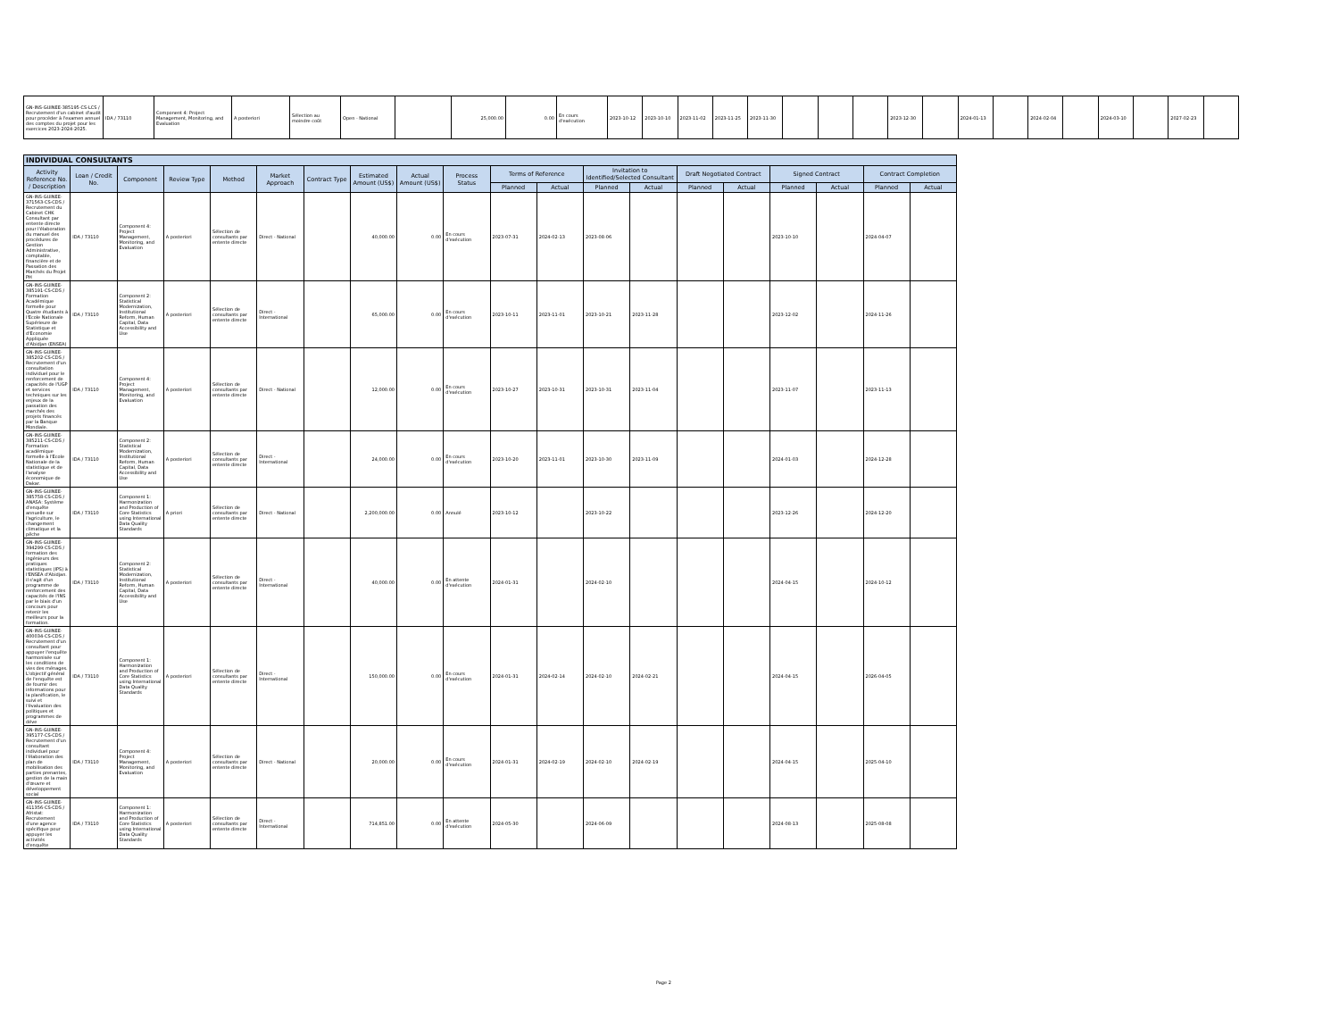| GN-INS-GUINEE-385195-CS-LCS / Recrutement d'un cabinet d'audit pour procéder à l'examen annuel des comptes du projet pour les exercices 2023-2024-2025. | IDA / 73110 | Component 4: Project Management, Monitoring, and Evaluation | A posteriori | Sélection au moindre coût | Open - National | | 25,000.00 | 0.00 | En cours d'exécution | 2023-10-12 | 2023-10-10 | 2023-11-02 | 2023-11-25 | 2023-11-30 | | | | 2023-12-30 | | 2024-01-13 | | 2024-02-04 | | 2024-03-10 | | 2027-02-23 | |
| INDIVIDUAL CONSULTANTS | | | | | | | | | | | | | | | | | | | |
| Activity Reference No. / Description | Loan / Credit No. | Component | Review Type | Method | Market Approach | Contract Type | Estimated Amount (US$) | Actual Amount (US$) | Process Status | Terms of Reference | | Invitation to Identified/Selected Consultant | | Draft Negotiated Contract | | Signed Contract | | Contract Completion | |
| | | | | | | | | | | Planned | Actual | Planned | Actual | Planned | Actual | Planned | Actual | Planned | Actual |
| GN-INS-GUINEE-371563-CS-CDS / Recrutement du Cabinet CHK Consultant par entente directe pour l'élaboration du manuel des procédures de Gestion Administrative, comptable, financière et de Passation des Marchés du Projet PH | IDA / 73110 | Component 4: Project Management, Monitoring, and Evaluation | A posteriori | Sélection de consultants par entente directe | Direct - National | | 40,000.00 | 0.00 | En cours d'exécution | 2023-07-31 | 2024-02-13 | 2023-08-06 | | | | 2023-10-10 | | 2024-04-07 | |
| GN-INS-GUINEE-385191-CS-CDS / Formation Académique formelle pour Quatre étudiants à l'Ecole Nationale Supérieure de Statistique et d'Economie Appliquée d'Abidjan (ENSEA) | IDA / 73110 | Component 2: Statistical Modernization, Institutional Reform, Human Capital, Data Accessibility and Use | A posteriori | Sélection de consultants par entente directe | Direct - International | | 65,000.00 | 0.00 | En cours d'exécution | 2023-10-11 | 2023-11-01 | 2023-10-21 | 2023-11-28 | | | 2023-12-02 | | 2024-11-26 | |
| GN-INS-GUINEE-385202-CS-CDS / Recrutement d'un consultation individuel pour le renforcement de capacités de l'UGP et services techniques sur les enjeux de la passation des marchés des projets financés par la Banque Mondiale. | IDA / 73110 | Component 4: Project Management, Monitoring, and Evaluation | A posteriori | Sélection de consultants par entente directe | Direct - National | | 12,000.00 | 0.00 | En cours d'exécution | 2023-10-27 | 2023-10-31 | 2023-10-31 | 2023-11-04 | | | 2023-11-07 | | 2023-11-13 | |
| GN-INS-GUINEE-385211-CS-CDS / Formation académique formelle à l'Ecole Nationale de la statistique et de l'analyse économique de Dakar. | IDA / 73110 | Component 2: Statistical Modernization, Institutional Reform, Human Capital, Data Accessibility and Use | A posteriori | Sélection de consultants par entente directe | Direct - International | | 24,000.00 | 0.00 | En cours d'exécution | 2023-10-20 | 2023-11-01 | 2023-10-30 | 2023-11-09 | | | 2024-01-03 | | 2024-12-28 | |
| GN-INS-GUINEE-385758-CS-CDS / ANASA: Système d'enquête annuelle sur l'agriculture, le changement climatique et la pêche | IDA / 73110 | Component 1: Harmonization and Production of Core Statistics using International Data Quality Standards | A priori | Sélection de consultants par entente directe | Direct - National | | 2,200,000.00 | 0.00 | Annulé | 2023-10-12 | | 2023-10-22 | | | | 2023-12-26 | | 2024-12-20 | |
| GN-INS-GUINEE-394299-CS-CDS / formation des ingénieurs des pratiques statistiques (IPS) à l'ENSEA d'Abidjan. il s'agit d'un programme de renforcement des capacités de l'INS par le biais d'un concours pour retenir les meilleurs pour la formation. | IDA / 73110 | Component 2: Statistical Modernization, Institutional Reform, Human Capital, Data Accessibility and Use | A posteriori | Sélection de consultants par entente directe | Direct - International | | 40,000.00 | 0.00 | En attente d'exécution | 2024-01-31 | | 2024-02-10 | | | | 2024-04-15 | | 2024-10-12 | |
| GN-INS-GUINEE-400034-CS-CDS / Recrutement d'un consultant pour appuyer l'enquête harmonisée sur les conditions de vies des ménages. L'objectif général de l'enquête est de fournir des informations pour la planification, le suivi et l'évaluation des politiques et programmes de déve | IDA / 73110 | Component 1: Harmonization and Production of Core Statistics using International Data Quality Standards | A posteriori | Sélection de consultants par entente directe | Direct - International | | 150,000.00 | 0.00 | En cours d'exécution | 2024-01-31 | 2024-02-14 | 2024-02-10 | 2024-02-21 | | | 2024-04-15 | | 2026-04-05 | |
| GN-INS-GUINEE-395177-CS-CDS / Recrutement d'un consultant individuel pour l'élaboration des plan de mobilisation des parties prenantes, gestion de la main d'œuvre et développement social | IDA / 73110 | Component 4: Project Management, Monitoring, and Evaluation | A posteriori | Sélection de consultants par entente directe | Direct - National | | 20,000.00 | 0.00 | En cours d'exécution | 2024-01-31 | 2024-02-19 | 2024-02-10 | 2024-02-19 | | | 2024-04-15 | | 2025-04-10 | |
| GN-INS-GUINEE-411356-CS-CDS / Afristat: Recrutement d'une agence spécifique pour appuyer les activités d'enquête | IDA / 73110 | Component 1: Harmonization and Production of Core Statistics using International Data Quality Standards | A posteriori | Sélection de consultants par entente directe | Direct - International | | 714,851.00 | 0.00 | En attente d'exécution | 2024-05-30 | | 2024-06-09 | | | | 2024-08-13 | | 2025-08-08 | |
Page 2